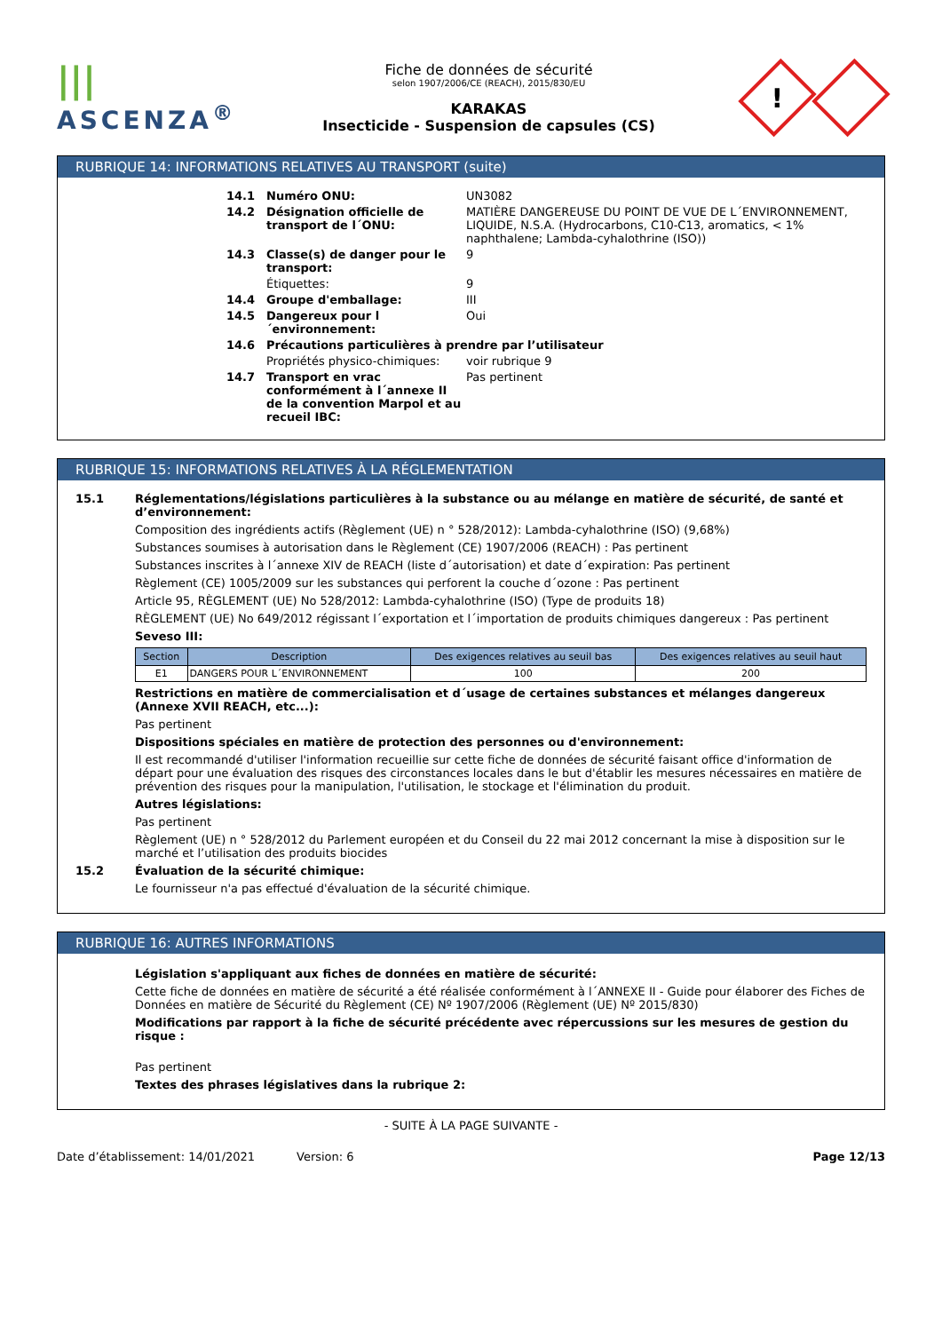|||
ASCENZA<sup>®</sup>
Fiche de données de sécurité
selon 1907/2006/CE (REACH), 2015/830/EU
KARAKAS
Insecticide - Suspension de capsules (CS)
!
RUBRIQUE 14: INFORMATIONS RELATIVES AU TRANSPORT (suite)
14.1 Numéro ONU: UN3082
14.2 Désignation officielle de transport de l´ONU: MATIÈRE DANGEREUSE DU POINT DE VUE DE L´ENVIRONNEMENT, LIQUIDE, N.S.A. (Hydrocarbons, C10-C13, aromatics, < 1% naphthalene; Lambda-cyhalothrine (ISO))
14.3 Classe(s) de danger pour le transport: 9
Étiquettes: 9
14.4 Groupe d'emballage: III
14.5 Dangereux pour l´environnement: Oui
14.6 Précautions particulières à prendre par l’utilisateur
Propriétés physico-chimiques: voir rubrique 9
14.7 Transport en vrac conformément à l´annexe II de la convention Marpol et au recueil IBC: Pas pertinent
RUBRIQUE 15: INFORMATIONS RELATIVES À LA RÉGLEMENTATION
15.1 Réglementations/législations particulières à la substance ou au mélange en matière de sécurité, de santé et d’environnement:
Composition des ingrédients actifs (Règlement (UE) n ° 528/2012): Lambda-cyhalothrine (ISO) (9,68%)
Substances soumises à autorisation dans le Règlement (CE) 1907/2006 (REACH) : Pas pertinent
Substances inscrites à l´annexe XIV de REACH (liste d´autorisation) et date d´expiration: Pas pertinent
Règlement (CE) 1005/2009 sur les substances qui perforent la couche d´ozone : Pas pertinent
Article 95, RÈGLEMENT (UE) No 528/2012: Lambda-cyhalothrine (ISO) (Type de produits 18)
RÈGLEMENT (UE) No 649/2012 régissant l´exportation et l´importation de produits chimiques dangereux : Pas pertinent
Seveso III:
| Section | Description | Des exigences relatives au seuil bas | Des exigences relatives au seuil haut |
| --- | --- | --- | --- |
| E1 | DANGERS POUR L´ENVIRONNEMENT | 100 | 200 |
Restrictions en matière de commercialisation et d´usage de certaines substances et mélanges dangereux (Annexe XVII REACH, etc...):
Pas pertinent
Dispositions spéciales en matière de protection des personnes ou d'environnement:
Il est recommandé d'utiliser l'information recueillie sur cette fiche de données de sécurité faisant office d'information de départ pour une évaluation des risques des circonstances locales dans le but d'établir les mesures nécessaires en matière de prévention des risques pour la manipulation, l'utilisation, le stockage et l'élimination du produit.
Autres législations:
Pas pertinent
Règlement (UE) n ° 528/2012 du Parlement européen et du Conseil du 22 mai 2012 concernant la mise à disposition sur le marché et l’utilisation des produits biocides
15.2 Évaluation de la sécurité chimique:
Le fournisseur n'a pas effectué d'évaluation de la sécurité chimique.
RUBRIQUE 16: AUTRES INFORMATIONS
Législation s'appliquant aux fiches de données en matière de sécurité:
Cette fiche de données en matière de sécurité a été réalisée conformément à l´ANNEXE II - Guide pour élaborer des Fiches de Données en matière de Sécurité du Règlement (CE) Nº 1907/2006 (Règlement (UE) Nº 2015/830)
Modifications par rapport à la fiche de sécurité précédente avec répercussions sur les mesures de gestion du risque :
Pas pertinent
Textes des phrases législatives dans la rubrique 2:
- SUITE À LA PAGE SUIVANTE -
Date d’établissement: 14/01/2021 Version: 6 Page 12/13